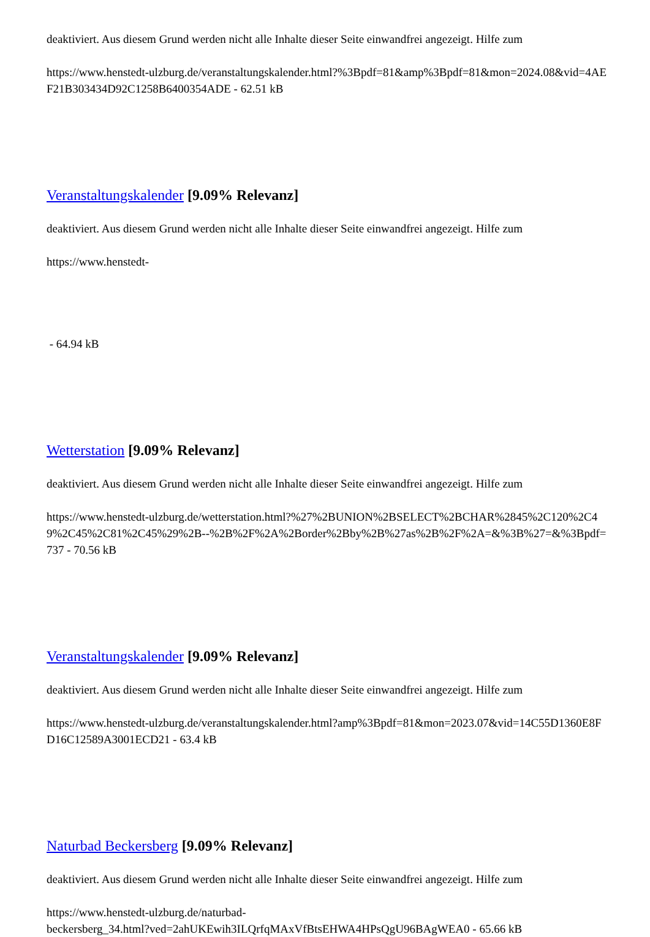deaktiviert. Aus diesem Grund werden nicht alle Inhalte dieser Seite einwandfrei angezeigt. Hilfe zum
https://www.henstedt-ulzburg.de/veranstaltungskalender.html?%3Bpdf=81&amp%3Bpdf=81&mon=2024.08&vid=4AEF21B303434D92C1258B6400354ADE - 62.51 kB
Veranstaltungskalender [9.09% Relevanz]
deaktiviert. Aus diesem Grund werden nicht alle Inhalte dieser Seite einwandfrei angezeigt. Hilfe zum
https://www.henstedt-
- 64.94 kB
Wetterstation [9.09% Relevanz]
deaktiviert. Aus diesem Grund werden nicht alle Inhalte dieser Seite einwandfrei angezeigt. Hilfe zum
https://www.henstedt-ulzburg.de/wetterstation.html?%27%2BUNION%2BSELECT%2BCHAR%2845%2C120%2C49%2C45%2C81%2C45%29%2B--%2B%2F%2A%2Border%2Bby%2B%27as%2B%2F%2A=&%3B%27=&%3Bpdf=737 - 70.56 kB
Veranstaltungskalender [9.09% Relevanz]
deaktiviert. Aus diesem Grund werden nicht alle Inhalte dieser Seite einwandfrei angezeigt. Hilfe zum
https://www.henstedt-ulzburg.de/veranstaltungskalender.html?amp%3Bpdf=81&mon=2023.07&vid=14C55D1360E8FD16C12589A3001ECD21 - 63.4 kB
Naturbad Beckersberg [9.09% Relevanz]
deaktiviert. Aus diesem Grund werden nicht alle Inhalte dieser Seite einwandfrei angezeigt. Hilfe zum
https://www.henstedt-ulzburg.de/naturbad-
beckersberg_34.html?ved=2ahUKEwih3ILQrfqMAxVfBtsEHWA4HPsQgU96BAgWEA0 - 65.66 kB